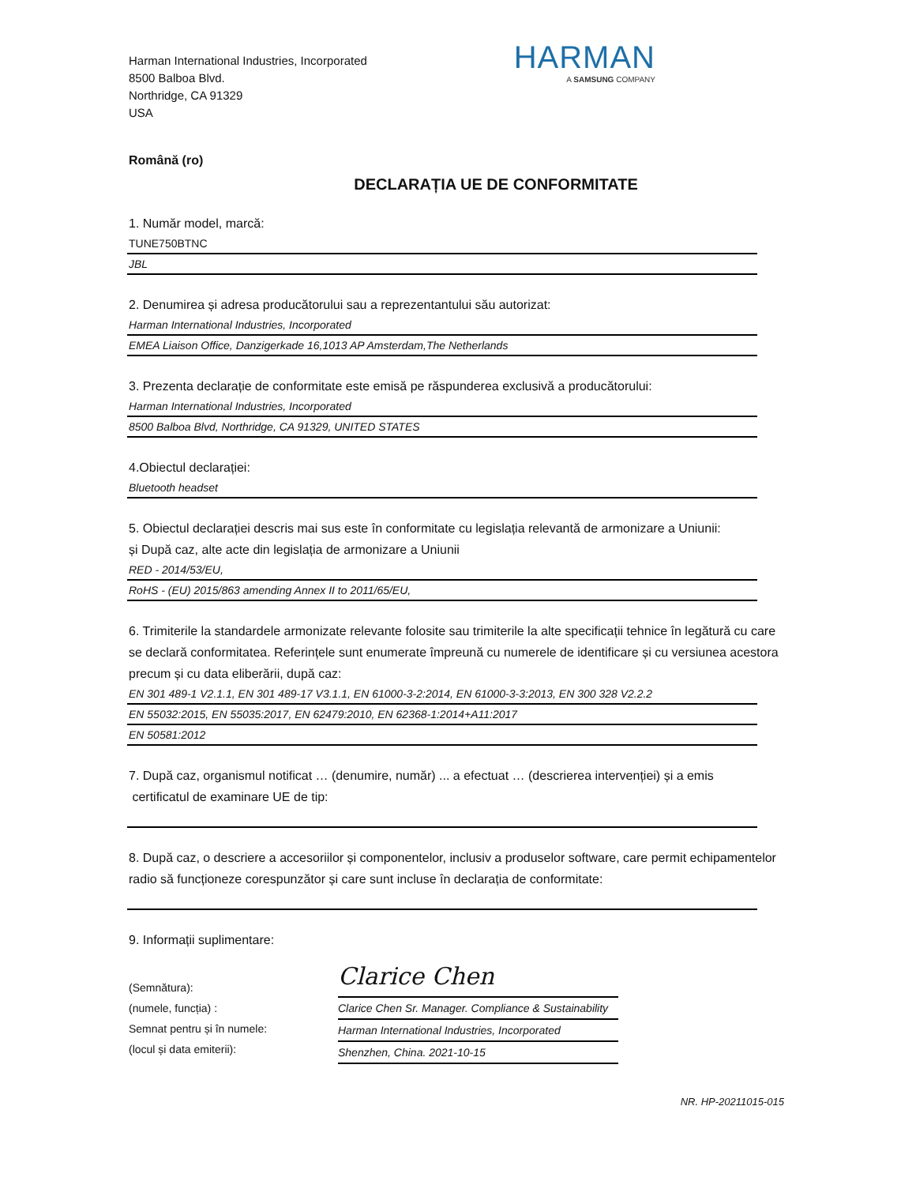Harman International Industries, Incorporated
8500 Balboa Blvd.
Northridge, CA 91329
USA
HARMAN
A SAMSUNG COMPANY
Română (ro)
DECLARAȚIA UE DE CONFORMITATE
1. Număr model, marcă:
TUNE750BTNC
JBL
2. Denumirea și adresa producătorului sau a reprezentantului său autorizat:
Harman International Industries, Incorporated
EMEA Liaison Office, Danzigerkade 16,1013 AP Amsterdam,The Netherlands
3. Prezenta declarație de conformitate este emisă pe răspunderea exclusivă a producătorului:
Harman International Industries, Incorporated
8500 Balboa Blvd, Northridge, CA 91329, UNITED STATES
4.Obiectul declarației:
Bluetooth headset
5. Obiectul declarației descris mai sus este în conformitate cu legislația relevantă de armonizare a Uniunii:
și După caz, alte acte din legislația de armonizare a Uniunii
RED - 2014/53/EU,
RoHS - (EU) 2015/863 amending Annex II to 2011/65/EU,
6. Trimiterile la standardele armonizate relevante folosite sau trimiterile la alte specificații tehnice în legătură cu care se declară conformitatea. Referințele sunt enumerate împreună cu numerele de identificare și cu versiunea acestora precum și cu data eliberării, după caz:
EN 301 489-1 V2.1.1, EN 301 489-17 V3.1.1, EN 61000-3-2:2014, EN 61000-3-3:2013, EN 300 328 V2.2.2
EN 55032:2015, EN 55035:2017, EN 62479:2010, EN 62368-1:2014+A11:2017
EN 50581:2012
7. După caz, organismul notificat … (denumire, număr) ... a efectuat … (descrierea intervenției) și a emis
certificatul de examinare UE de tip:
8. După caz, o descriere a accesoriilor și componentelor, inclusiv a produselor software, care permit echipamentelor radio să funcționeze corespunzător și care sunt incluse în declarația de conformitate:
9. Informații suplimentare:
(Semnătura):
(numele, funcția) :
Semnat pentru și în numele:
(locul și data emiterii):
Clarice Chen
Clarice Chen Sr. Manager. Compliance & Sustainability
Harman International Industries, Incorporated
Shenzhen, China. 2021-10-15
NR. HP-20211015-015